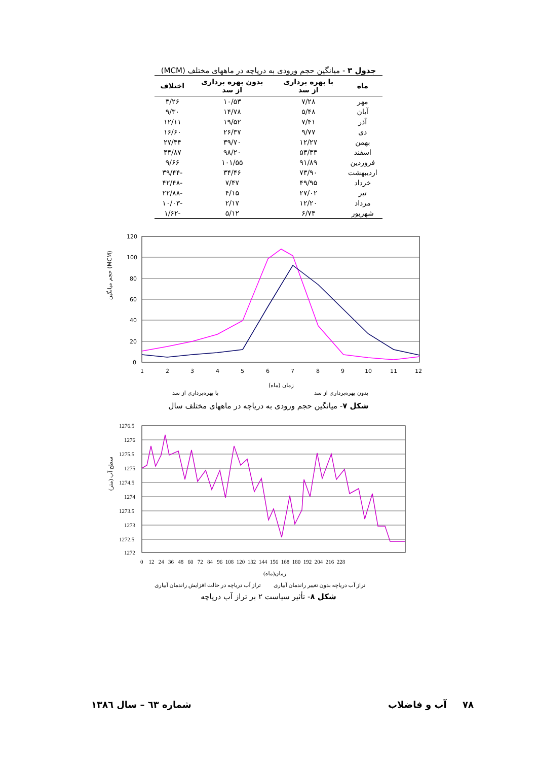جدول ۳ - میانگین حجم ورودی به دریاچه در ماههای مختلف (MCM)
| ماه | با بهره برداری از سد | بدون بهره برداری از سد | اختلاف |
| --- | --- | --- | --- |
| مهر | ۷/۲۸ | ۱۰/۵۳ | ۳/۲۶ |
| آبان | ۵/۴۸ | ۱۴/۷۸ | ۹/۳۰ |
| آذر | ۷/۴۱ | ۱۹/۵۲ | ۱۲/۱۱ |
| دی | ۹/۷۷ | ۲۶/۳۷ | ۱۶/۶۰ |
| بهمن | ۱۲/۲۷ | ۳۹/۷۰ | ۲۷/۴۴ |
| اسفند | ۵۳/۳۳ | ۹۸/۲۰ | ۴۴/۸۷ |
| فروردین | ۹۱/۸۹ | ۱۰۱/۵۵ | ۹/۶۶ |
| اردیبهشت | ۷۳/۹۰ | ۳۴/۴۶ | -۳۹/۴۴ |
| خرداد | ۴۹/۹۵ | ۷/۴۷ | -۴۲/۴۸ |
| تیر | ۲۷/۰۲ | ۴/۱۵ | -۲۲/۸۸ |
| مرداد | ۱۲/۲۰ | ۲/۱۷ | -۱۰/۰۳ |
| شهریور | ۶/۷۴ | ۵/۱۲ | -۱/۶۲ |
120
100
80
60
40
20
0
1
2
3
4
5
6
7
8
9
10
11
12
زمان (ماه)
با بهره‌برداری از سد
بدون بهره‌برداری از سد
حجم میانگین (MCM)
شکل ۷- میانگین حجم ورودی به دریاچه در ماههای مختلف سال
1276.5
1276
1275.5
1275
1274.5
1274
1273.5
1273
1272.5
1272
0 12 24 36 48 60 72 84 96 108 120 132 144 156 168 180 192 204 216 228
زمان(ماه)
تراز آب دریاچه در حالت افزایش راندمان آبیاری
تراز آب دریاچه بدون تغییر راندمان آبیاری
سطح آب (متر)
شکل ۸- تأثیر سیاست ۲ بر تراز آب دریاچه
۷۸ آب و فاضلاب شماره ٦٣ – سال ١٣٨٦